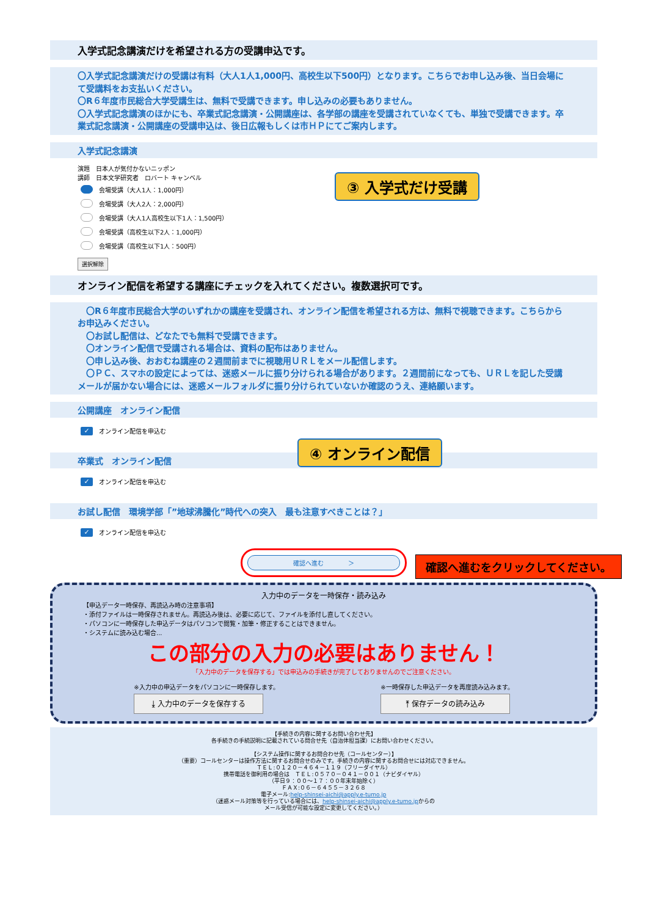入学式記念講演だけを希望される方の受講申込です。
〇入学式記念講演だけの受講は有料（大人1人1,000円、高校生以下500円）となります。こちらでお申し込み後、当日会場にて受講料をお支払いください。
〇R６年度市民総合大学受講生は、無料で受講できます。申し込みの必要もありません。
〇入学式記念講演のほかにも、卒業式記念講演・公開講座は、各学部の講座を受講されていなくても、単独で受講できます。卒業式記念講演・公開講座の受講申込は、後日広報もしくは市ＨＰにてご案内します。
入学式記念講演
演題　日本人が気付かないニッポン
講師　日本文学研究者　ロバート キャンベル
会場受講（大人1人：1,000円）
会場受講（大人2人：2,000円）
会場受講（大人1人高校生以下1人：1,500円）
会場受講（高校生以下2人：1,000円）
会場受講（高校生以下1人：500円）
選択解除
オンライン配信を希望する講座にチェックを入れてください。複数選択可です。
　〇R６年度市民総合大学のいずれかの講座を受講され、オンライン配信を希望される方は、無料で視聴できます。こちらからお申込みください。
　〇お試し配信は、どなたでも無料で受講できます。
　〇オンライン配信で受講される場合は、資料の配布はありません。
　〇申し込み後、おおむね講座の２週間前までに視聴用ＵＲＬをメール配信します。
　〇ＰＣ、スマホの設定によっては、迷惑メールに振り分けられる場合があります。２週間前になっても、ＵＲＬを記した受講メールが届かない場合には、迷惑メールフォルダに振り分けられていないか確認のうえ、連絡願います。
公開講座　オンライン配信
✓ オンライン配信を申込む
卒業式　オンライン配信
✓ オンライン配信を申込む
お試し配信　環境学部「”地球沸騰化”時代への突入　最も注意すべきことは？」
✓ オンライン配信を申込む
確認へ進む　　　　＞
入力中のデータを一時保存・読み込み
【申込データ一時保存、再読込み時の注意事項】
・添付ファイルは一時保存されません。再読込み後は、必要に応じて、ファイルを添付し直してください。
・パソコンに一時保存した申込データはパソコンで閲覧・加筆・修正することはできません。
・システムに読み込む場合...
この部分の入力の必要はありません！
「入力中のデータを保存する」では申込みの手続きが完了しておりませんのでご注意ください。
※入力中の申込データをパソコンに一時保存します。
⤓ 入力中のデータを保存する
※一時保存した申込データを再度読み込みます。
⤒ 保存データの読み込み
【手続きの内容に関するお問い合わせ先】
各手続きの手続説明に記載されている問合せ先（自治体担当課）にお問い合わせください。
【システム操作に関するお問合わせ先（コールセンター）】
（重要）コールセンターは操作方法に関するお問合せのみです。手続きの内容に関するお問合せには対応できません。
ＴＥＬ:０１２０－４６４－１１９（フリーダイヤル）
携帯電話を御利用の場合は　ＴＥＬ:０５７０－０４１－００１（ナビダイヤル）
（平日９：００～１７：００年末年始除く）
ＦＡＸ:０６－６４５５－３２６８
電子メール:help-shinsei-aichi@apply.e-tumo.jp
（迷惑メール対策等を行っている場合には、help-shinsei-aichi@apply.e-tumo.jpからの
メール受信が可能な設定に変更してください。）
③ 入学式だけ受講
④ オンライン配信
確認へ進むをクリックしてください。